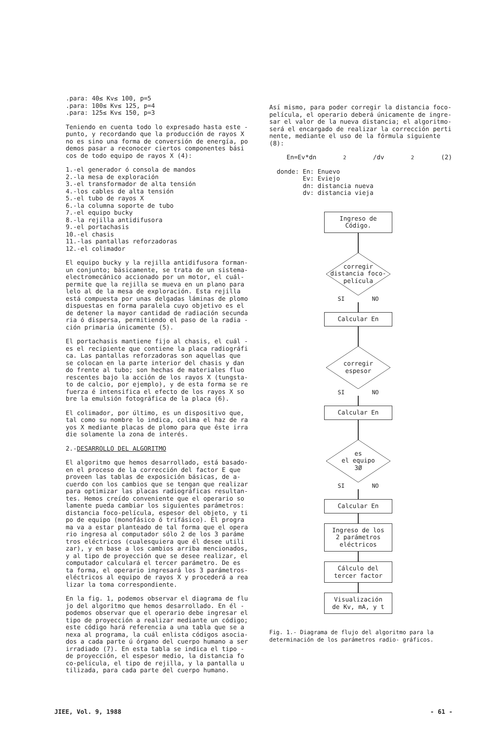.para: 40≤ Kv≤ 100, p=5
.para: 100≤ Kv≤ 125, p=4
.para: 125≤ Kv≤ 150, p=3
Teniendo en cuenta todo lo expresado hasta este - punto, y recordando que la producción de rayos X no es sino una forma de conversión de energía, po demos pasar a reconocer ciertos componentes bási cos de todo equipo de rayos X (4):
1.-el generador ó consola de mandos
2.-la mesa de exploración
3.-el transformador de alta tensión
4.-los cables de alta tensión
5.-el tubo de rayos X
6.-la columna soporte de tubo
7.-el equipo bucky
8.-la rejilla antidifusora
9.-el portachasis
10.-el chasis
11.-las pantallas reforzadoras
12.-el colimador
El equipo bucky y la rejilla antidifusora forman- un conjunto; básicamente, se trata de un sistema- electromecánico accionado por un motor, el cuál- permite que la rejilla se mueva en un plano para lelo al de la mesa de exploración. Esta rejilla está compuesta por unas delgadas láminas de plomo dispuestas en forma paralela cuyo objetivo es el de detener la mayor cantidad de radiación secunda ria ó dispersa, permitiendo el paso de la radia - ción primaria únicamente (5).
El portachasis mantiene fijo al chasis, el cuál - es el recipiente que contiene la placa radiográfi ca. Las pantallas reforzadoras son aquellas que se colocan en la parte interior del chasis y dan do frente al tubo; son hechas de materiales fluo rescentes bajo la acción de los rayos X (tungsta- to de calcio, por ejemplo), y de esta forma se re fuerza é intensifica el efecto de los rayos X so bre la emulsión fotográfica de la placa (6).
El colimador, por último, es un dispositivo que, tal como su nombre lo indica, colima el haz de ra yos X mediante placas de plomo para que éste irra die solamente la zona de interés.
2.-DESARROLLO DEL ALGORITMO
El algoritmo que hemos desarrollado, está basado- en el proceso de la corrección del factor E que proveen las tablas de exposición básicas, de a- cuerdo con los cambios que se tengan que realizar para optimizar las placas radiográficas resultan- tes. Hemos creído conveniente que el operario so lamente pueda cambiar los siguientes parámetros: distancia foco-película, espesor del objeto, y ti po de equipo (monofásico ó trifásico). El progra ma va a estar planteado de tal forma que el opera rio ingresa al computador sólo 2 de los 3 paráme tros eléctricos (cualesquiera que él desee utili zar), y en base a los cambios arriba mencionados, y al tipo de proyección que se desee realizar, el computador calculará el tercer parámetro. De es ta forma, el operario ingresará los 3 parámetros- eléctricos al equipo de rayos X y procederá a rea lizar la toma correspondiente.
En la fig. 1, podemos observar el diagrama de flu jo del algoritmo que hemos desarrollado. En él - podemos observar que el operario debe ingresar el tipo de proyección a realizar mediante un código; este código hará referencia a una tabla que se a nexa al programa, la cuál enlista códigos asocia- dos a cada parte ú órgano del cuerpo humano a ser irradiado (7). En esta tabla se indica el tipo - de proyección, el espesor medio, la distancia fo co-película, el tipo de rejilla, y la pantalla u tilizada, para cada parte del cuerpo humano.
Así mismo, para poder corregir la distancia foco- película, el operario deberá únicamente de ingre- sar el valor de la nueva distancia; el algoritmo- será el encargado de realizar la corrección perti nente, mediante el uso de la fórmula siguiente (8):
En=Ev*dn<sup>2</sup>/dv<sup>2</sup> (2)
donde: En: Enuevo
Ev: Eviejo
dn: distancia nueva
dv: distancia vieja
Ingreso de
Código.
corregir
distancia foco-
película
SI NO
Calcular En
corregir
espesor
SI NO
Calcular En
es
el equipo
3Ø
SI NO
Calcular En
Ingreso de los 2 parámetros eléctricos
Cálculo del tercer factor
Visualización de Kv, mA, y t
Fig. 1.- Diagrama de flujo del algoritmo para la determinación de los parámetros radio- gráficos.
JIEE, Vol. 9, 1988 - 61 -